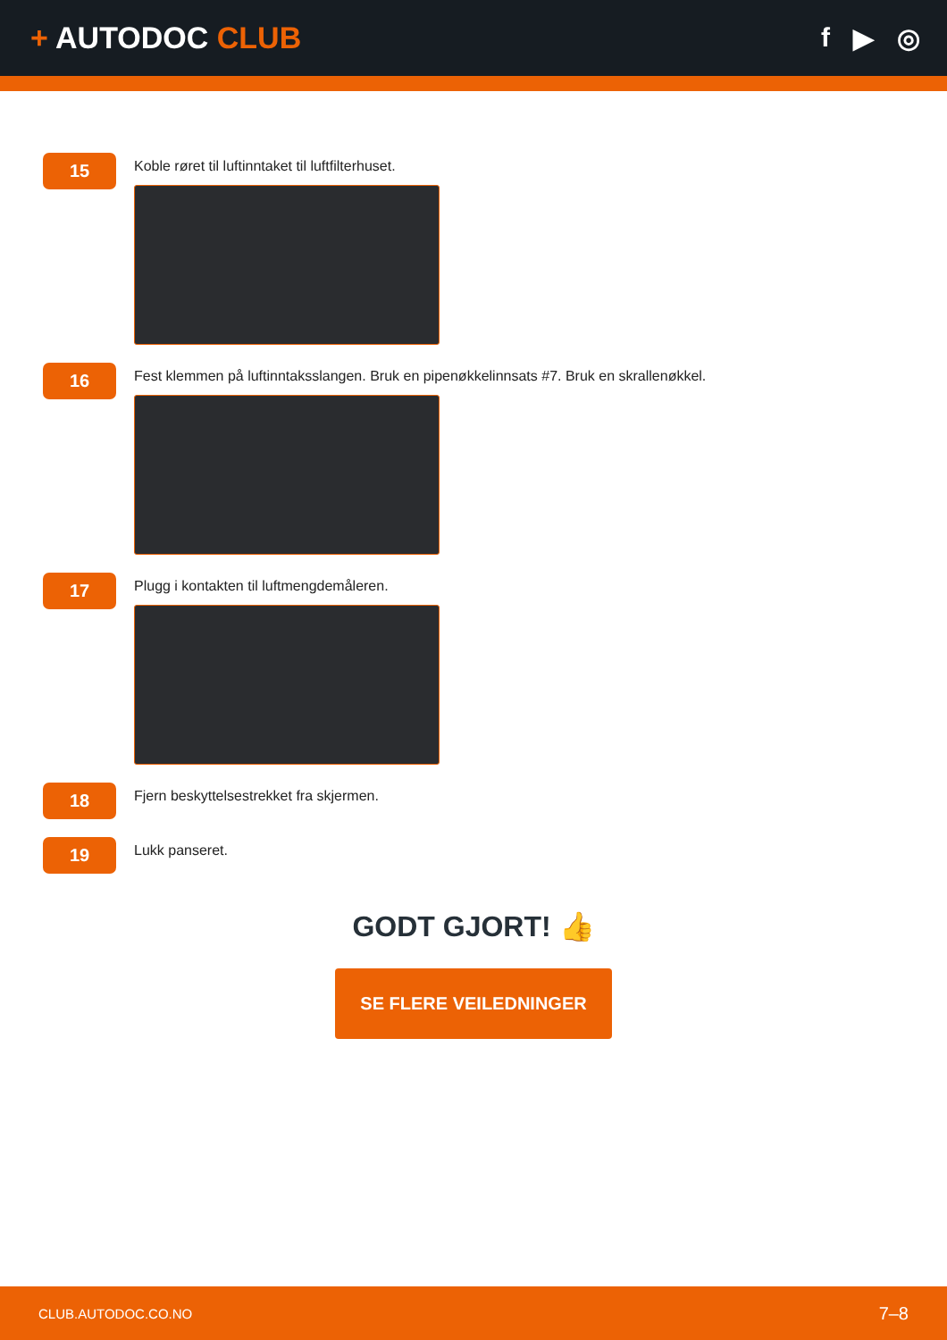+ AUTODOC CLUB f ▶ ◎
15
Koble røret til luftinntaket til luftfilterhuset.
16
Fest klemmen på luftinntaksslangen. Bruk en pipenøkkelinnsats #7. Bruk en skrallenøkkel.
17
Plugg i kontakten til luftmengdemåleren.
18
Fjern beskyttelsestrekket fra skjermen.
19
Lukk panseret.
GODT GJORT! 👍
SE FLERE VEILEDNINGER
CLUB.AUTODOC.CO.NO 7–8